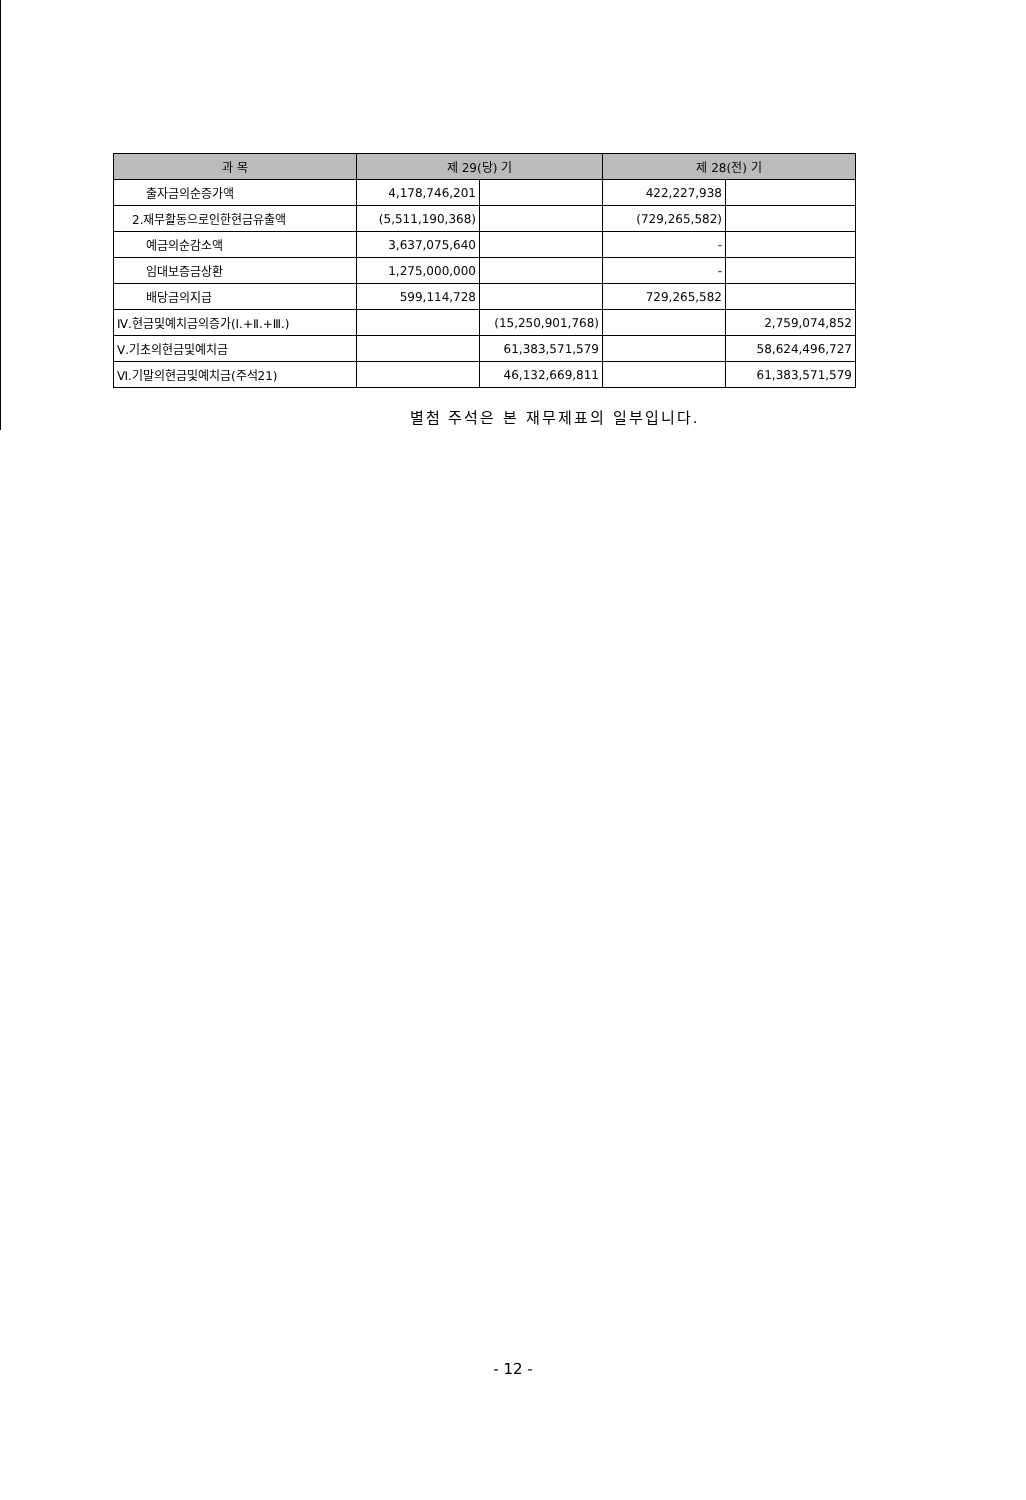| 과 목 | 제 29(당) 기 | | 제 28(전) 기 | |
| --- | --- | --- | --- | --- |
| 출자금의순증가액 | 4,178,746,201 | | 422,227,938 | |
| 2.재무활동으로인한현금유출액 | (5,511,190,368) | | (729,265,582) | |
| 예금의순감소액 | 3,637,075,640 | | - | |
| 임대보증금상환 | 1,275,000,000 | | - | |
| 배당금의지급 | 599,114,728 | | 729,265,582 | |
| Ⅳ.현금및예치금의증가(Ⅰ.+Ⅱ.+Ⅲ.) | | (15,250,901,768) | | 2,759,074,852 |
| Ⅴ.기초의현금및예치금 | | 61,383,571,579 | | 58,624,496,727 |
| Ⅵ.기말의현금및예치금(주석21) | | 46,132,669,811 | | 61,383,571,579 |
별첨 주석은 본 재무제표의 일부입니다.
- 12 -